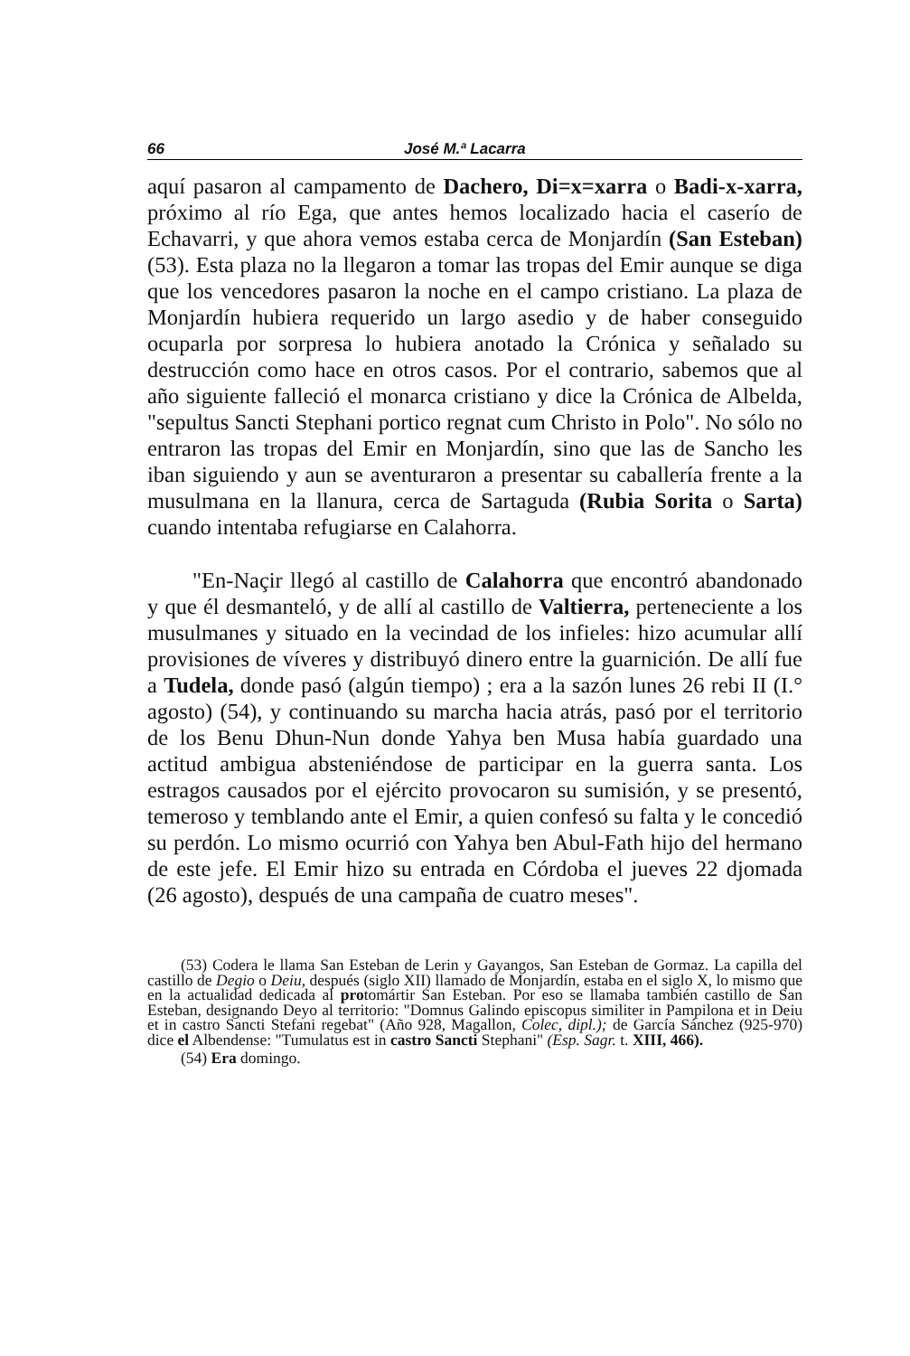66 José M.ª Lacarra
aquí pasaron al campamento de Dachero, Di=x=xarra o Badi-x-xarra, próximo al río Ega, que antes hemos localizado hacia el caserío de Echavarri, y que ahora vemos estaba cerca de Monjardín (San Esteban) (53). Esta plaza no la llegaron a tomar las tropas del Emir aunque se diga que los vencedores pasaron la noche en el campo cristiano. La plaza de Monjardín hubiera requerido un largo asedio y de haber conseguido ocuparla por sorpresa lo hubiera anotado la Crónica y señalado su destrucción como hace en otros casos. Por el contrario, sabemos que al año siguiente falleció el monarca cristiano y dice la Crónica de Albelda, "sepultus Sancti Stephani portico regnat cum Christo in Polo". No sólo no entraron las tropas del Emir en Monjardín, sino que las de Sancho les iban siguiendo y aun se aventuraron a presentar su caballería frente a la musulmana en la llanura, cerca de Sartaguda (Rubia Sorita o Sarta) cuando intentaba refugiarse en Calahorra.
"En-Naçir llegó al castillo de Calahorra que encontró abandonado y que él desmanteló, y de allí al castillo de Valtierra, perteneciente a los musulmanes y situado en la vecindad de los infieles: hizo acumular allí provisiones de víveres y distribuyó dinero entre la guarnición. De allí fue a Tudela, donde pasó (algún tiempo) ; era a la sazón lunes 26 rebi II (I.° agosto) (54), y continuando su marcha hacia atrás, pasó por el territorio de los Benu Dhun-Nun donde Yahya ben Musa había guardado una actitud ambigua absteniéndose de participar en la guerra santa. Los estragos causados por el ejército provocaron su sumisión, y se presentó, temeroso y temblando ante el Emir, a quien confesó su falta y le concedió su perdón. Lo mismo ocurrió con Yahya ben Abul-Fath hijo del hermano de este jefe. El Emir hizo su entrada en Córdoba el jueves 22 djomada (26 agosto), después de una campaña de cuatro meses".
(53) Codera le llama San Esteban de Lerin y Gayangos, San Esteban de Gormaz. La capilla del castillo de Degio o Deiu, después (siglo XII) llamado de Monjardín, estaba en el siglo X, lo mismo que en la actualidad dedicada al protomártir San Esteban. Por eso se llamaba también castillo de San Esteban, designando Deyo al territorio: "Domnus Galindo episcopus similiter in Pampilona et in Deiu et in castro Sancti Stefani regebat" (Año 928, Magallon, Colec, dipl.); de García Sánchez (925-970) dice el Albendense: "Tumulatus est in castro Sancti Stephani" (Esp. Sagr. t. XIII, 466).
(54) Era domingo.